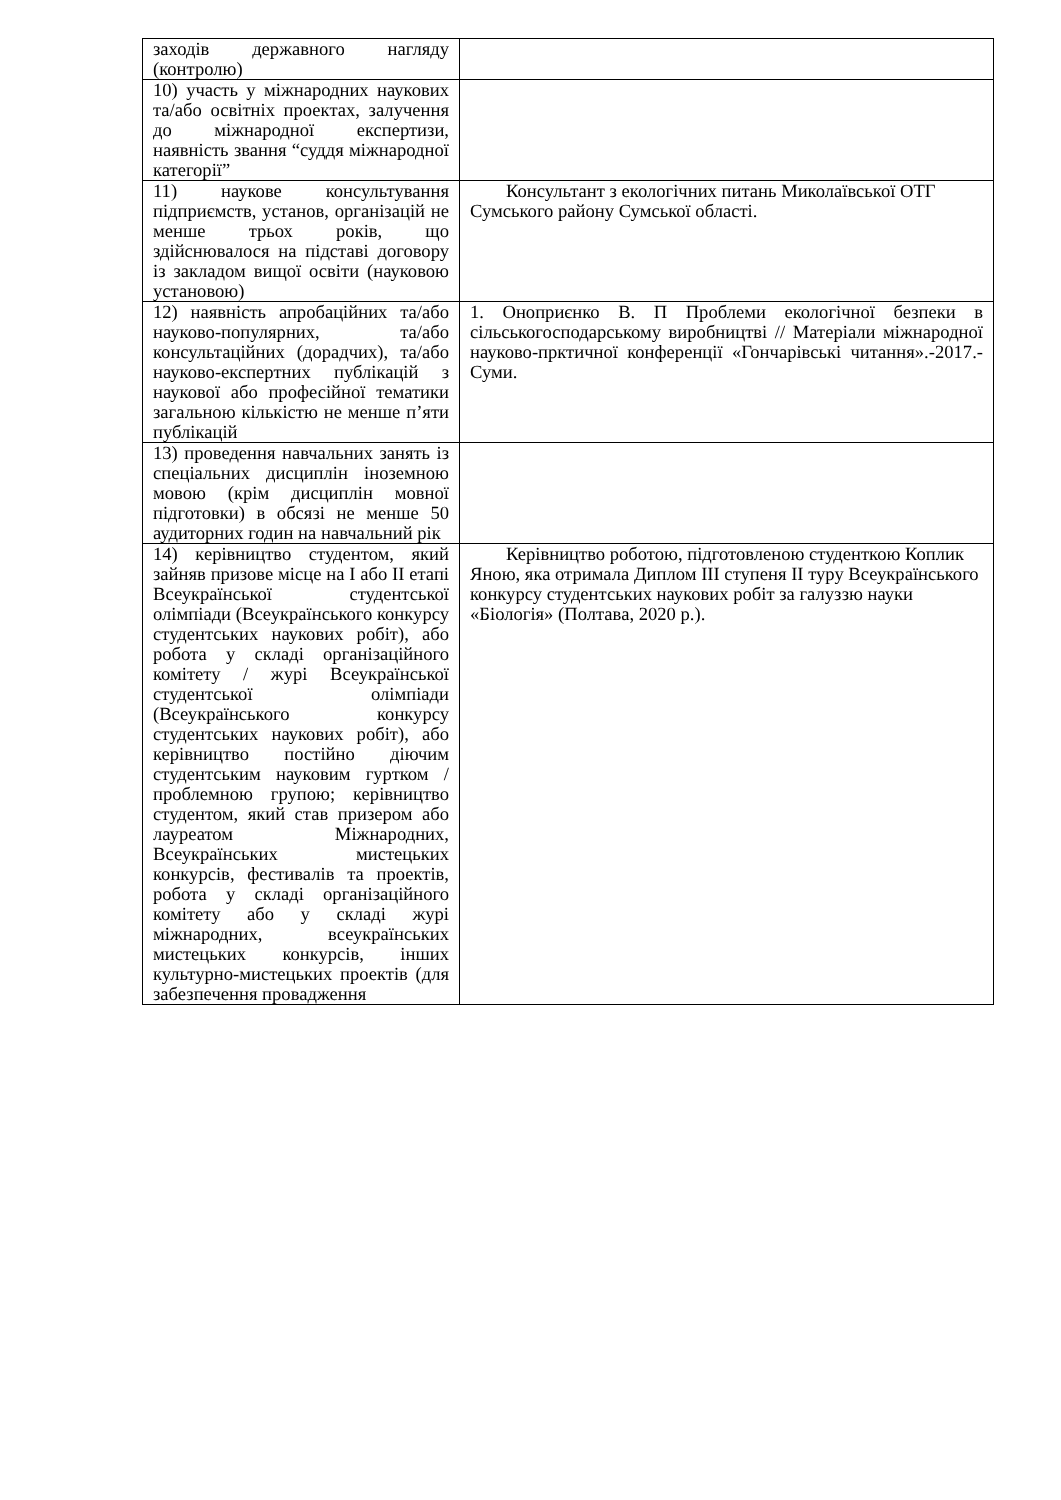| заходів державного нагляду (контролю) | |
| 10) участь у міжнародних наукових та/або освітніх проектах, залучення до міжнародної експертизи, наявність звання “суддя міжнародної категорії” | |
| 11) наукове консультування підприємств, установ, організацій не менше трьох років, що здійснювалося на підставі договору із закладом вищої освіти (науковою установою) | Консультант з екологічних питань Миколаївської ОТГ Сумського району Сумської області. |
| 12) наявність апробаційних та/або науково-популярних, та/або консультаційних (дорадчих), та/або науково-експертних публікацій з наукової або професійної тематики загальною кількістю не менше п’яти публікацій | 1. Оноприєнко В. П Проблеми екологічної безпеки в сільськогосподарському виробництві // Матеріали міжнародної науково-прктичної конференції «Гончарівські читання».-2017.-Суми. |
| 13) проведення навчальних занять із спеціальних дисциплін іноземною мовою (крім дисциплін мовної підготовки) в обсязі не менше 50 аудиторних годин на навчальний рік | |
| 14) керівництво студентом, який зайняв призове місце на I або II етапі Всеукраїнської студентської олімпіади (Всеукраїнського конкурсу студентських наукових робіт), або робота у складі організаційного комітету / журі Всеукраїнської студентської олімпіади (Всеукраїнського конкурсу студентських наукових робіт), або керівництво постійно діючим студентським науковим гуртком / проблемною групою; керівництво студентом, який став призером або лауреатом Міжнародних, Всеукраїнських мистецьких конкурсів, фестивалів та проектів, робота у складі організаційного комітету або у складі журі міжнародних, всеукраїнських мистецьких конкурсів, інших культурно-мистецьких проектів (для забезпечення провадження | Керівництво роботою, підготовленою студенткою Коплик Яною, яка отримала Диплом III ступеня II туру Всеукраїнського конкурсу студентських наукових робіт за галуззю науки «Біологія» (Полтава, 2020 р.). |